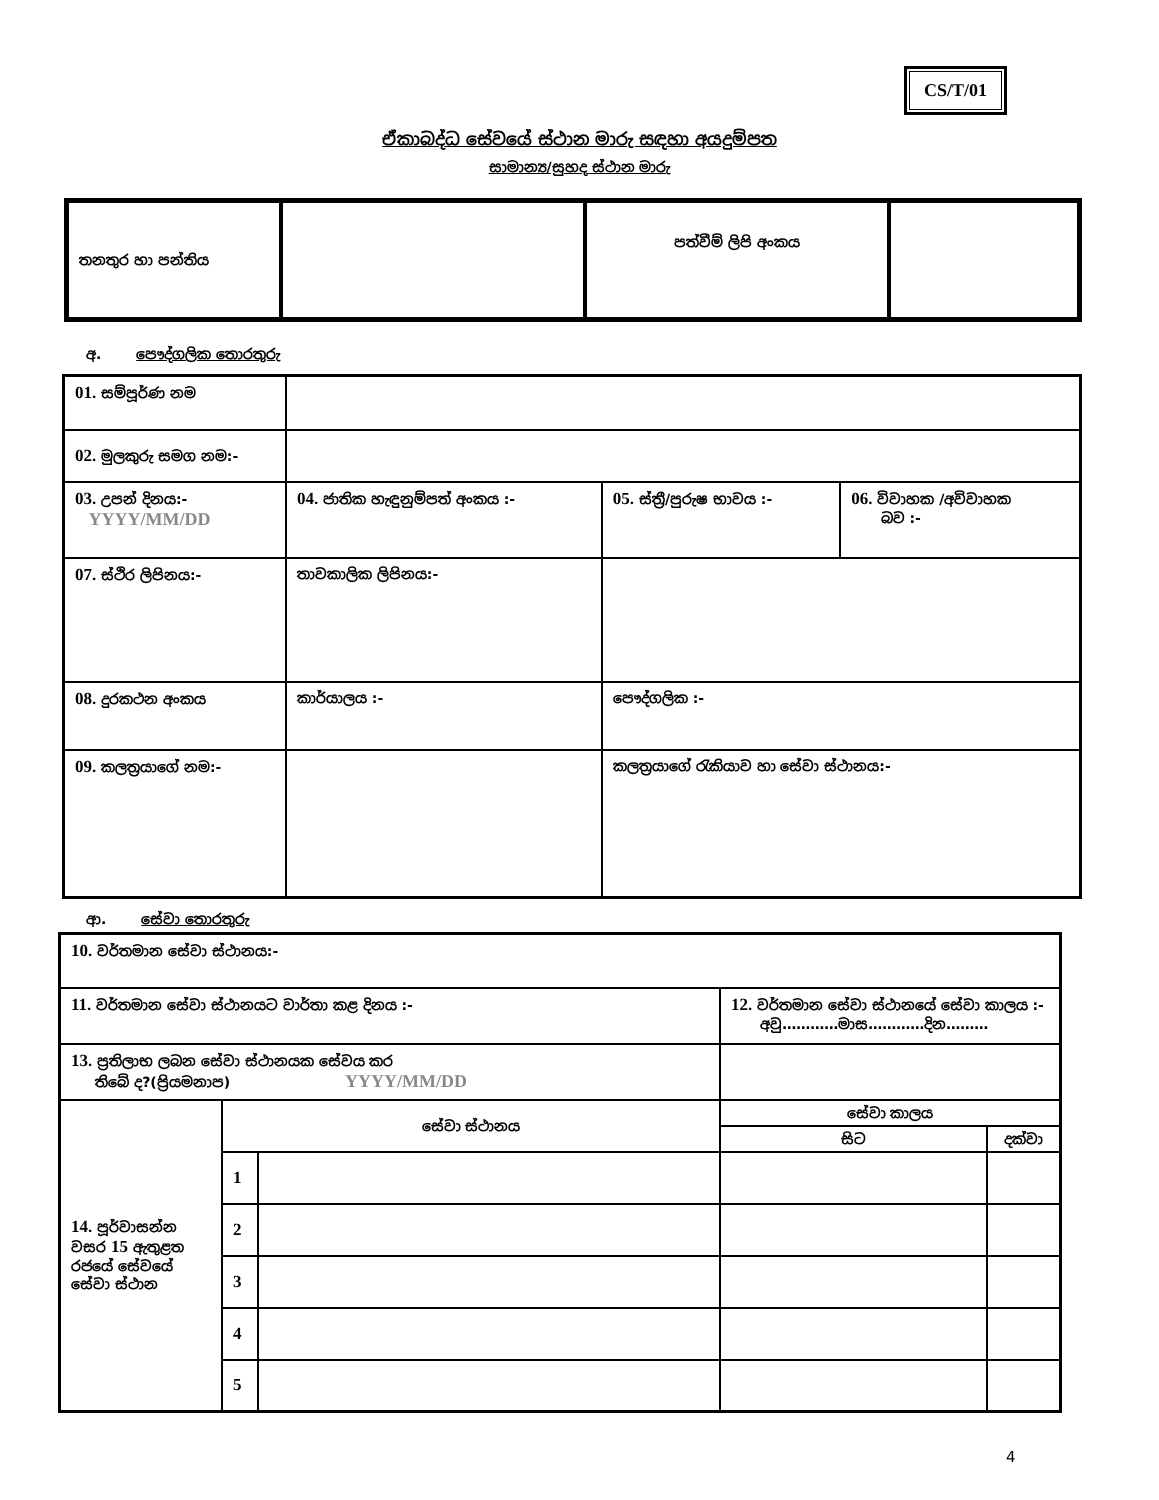CS/T/01
ඒකාබද්ධ සේවයේ ස්ථාන මාරු සඳහා අයදුම්පත
සාමාන්‍ය/සුහද ස්ථාන මාරු
| තනතුර හා පන්තිය | | පත්වීම් ලිපි අංකය | |
අ. පෞද්ගලික තොරතුරු
| 01. සම්පූර්ණ නම | | | |
| 02. මුලකුරු සමග නම:- | | | |
| 03. උපන් දිනය:- YYYY/MM/DD | 04. ජාතික හැඳුනුම්පත් අංකය :- | 05. ස්ත්‍රී/පුරුෂ භාවය :- | 06. විවාහක /අවිවාහක බව :- |
| 07. ස්ථිර ලිපිනය:- | තාවකාලික ලිපිනය:- | | |
| 08. දුරකථන අංකය | කාර්යාලය :- | පෞද්ගලික :- | |
| 09. කලත්‍රයාගේ නම:- | | කලත්‍රයාගේ රැකියාව හා සේවා ස්ථානය:- | |
ආ. සේවා තොරතුරු
| 10. වර්තමාන සේවා ස්ථානය:- | | | | |
| 11. වර්තමාන සේවා ස්ථානයට වාර්තා කළ දිනය :- | | | 12. වර්තමාන සේවා ස්ථානයේ සේවා කාලය :- අවු…………මාස…………දින……… | |
| 13. ප්‍රතිලාභ ලබන සේවා ස්ථානයක සේවය කර තිබේ ද?(ප්‍රියමනාප) YYYY/MM/DD | | | | |
| 14. පූර්වාසන්න වසර 15 ඇතුළත රජයේ සේවයේ සේවා ස්ථාන | සේවා ස්ථානය | | සේවා කාලය | |
| | | | සිට | දක්වා |
| | 1 | | | |
| | 2 | | | |
| | 3 | | | |
| | 4 | | | |
| | 5 | | | |
4